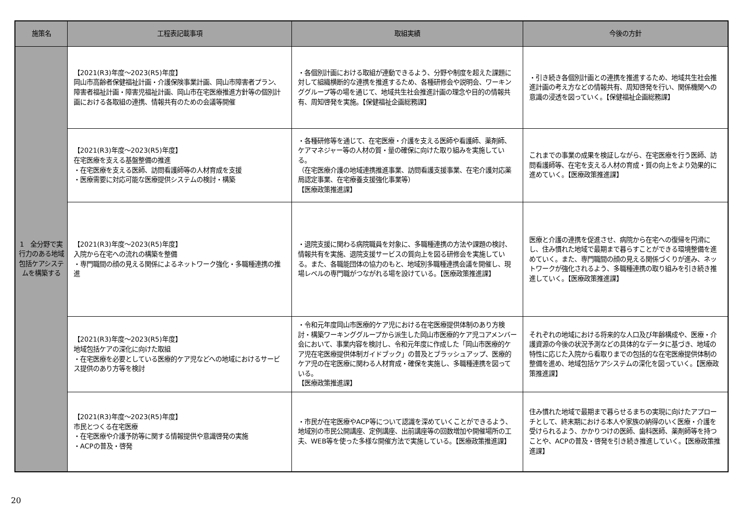| 施策名 | 工程表記載事項 | 取組実績 | 今後の方針 |
| --- | --- | --- | --- |
| 1 全分野で実行力のある地域包括ケアシステムを構築する | 【2021(R3)年度～2023(R5)年度】 岡山市高齢者保健福祉計画・介護保険事業計画、岡山市障害者プラン、障害者福祉計画・障害児福祉計画、岡山市在宅医療推進方針等の個別計画における各取組の連携、情報共有のための会議等開催 | ・各個別計画における取組が連動できるよう、分野や制度を超えた課題に対して組織横断的な連携を推進するため、各種研修会や説明会、ワーキンググループ等の場を通じて、地域共生社会推進計画の理念や目的の情報共有、周知啓発を実施。【保健福祉企画総務課】 | ・引き続き各個別計画との連携を推進するため、地域共生社会推進計画の考え方などの情報共有、周知啓発を行い、関係機関への意識の浸透を図っていく。【保健福祉企画総務課】 |
| | 【2021(R3)年度～2023(R5)年度】 在宅医療を支える基盤整備の推進 ・在宅医療を支える医師、訪問看護師等の人材育成を支援 ・医療需要に対応可能な医療提供システムの検討・構築 | ・各種研修等を通じて、在宅医療・介護を支える医師や看護師、薬剤師、ケアマネジャー等の人材の質・量の確保に向けた取り組みを実施している。 （在宅医療介護の地域連携推進事業、訪問看護支援事業、在宅介護対応薬局認定事業、在宅療養支援強化事業等） 【医療政策推進課】 | これまでの事業の成果を検証しながら、在宅医療を行う医師、訪問看護師等、在宅を支える人材の育成・質の向上をより効果的に進めていく。【医療政策推進課】 |
| | 【2021(R3)年度～2023(R5)年度】 入院から在宅への流れの構築を整備 ・専門職間の顔の見える関係によるネットワーク強化・多職種連携の推進 | ・退院支援に関わる病院職員を対象に、多職種連携の方法や課題の検討、情報共有を実施、退院支援サービスの質向上を図る研修会を実施している。また、各職能団体の協力のもと、地域別多職種連携会議を開催し、現場レベルの専門職がつながれる場を設けている。【医療政策推進課】 | 医療と介護の連携を促進させ、病院から在宅への復帰を円滑にし、住み慣れた地域で最期まで暮らすことができる環境整備を進めていく。また、専門職間の顔の見える関係づくりが進み、ネットワークが強化されるよう、多職種連携の取り組みを引き続き推進していく。【医療政策推進課】 |
| | 【2021(R3)年度～2023(R5)年度】 地域包括ケアの深化に向けた取組 ・在宅医療を必要としている医療的ケア児などへの地域におけるサービス提供のあり方等を検討 | ・令和元年度岡山市医療的ケア児における在宅医療提供体制のあり方検討・構築ワーキンググループから派生した岡山市医療的ケア児コアメンバー会において、事業内容を検討し、令和元年度に作成した「岡山市医療的ケア児在宅医療提供体制ガイドブック」の普及とブラッシュアップ、医療的ケア児の在宅医療に関わる人材育成・確保を実施し、多職種連携を図っている。 【医療政策推進課】 | それぞれの地域における将来的な人口及び年齢構成や、医療・介護資源の今後の状況予測などの具体的なデータに基づき、地域の特性に応じた入院から看取りまでの包括的な在宅医療提供体制の整備を進め、地域包括ケアシステムの深化を図っていく。【医療政策推進課】 |
| | 【2021(R3)年度～2023(R5)年度】 市民とつくる在宅医療 ・在宅医療や介護予防等に関する情報提供や意識啓発の実施 ・ACPの普及・啓発 | ・市民が在宅医療やACP等について認識を深めていくことができるよう、地域別の市民公開講座、定例講座、出前講座等の回数増加や開催場所の工夫、WEB等を使った多様な開催方法で実施している。【医療政策推進課】 | 住み慣れた地域で最期まで暮らせるまちの実現に向けたアプローチとして、終末期における本人や家族の納得のいく医療・介護を受けられるよう、かかりつけの医師、歯科医師、薬剤師等を持つことや、ACPの普及・啓発を引き続き推進していく。【医療政策推進課】 |
20